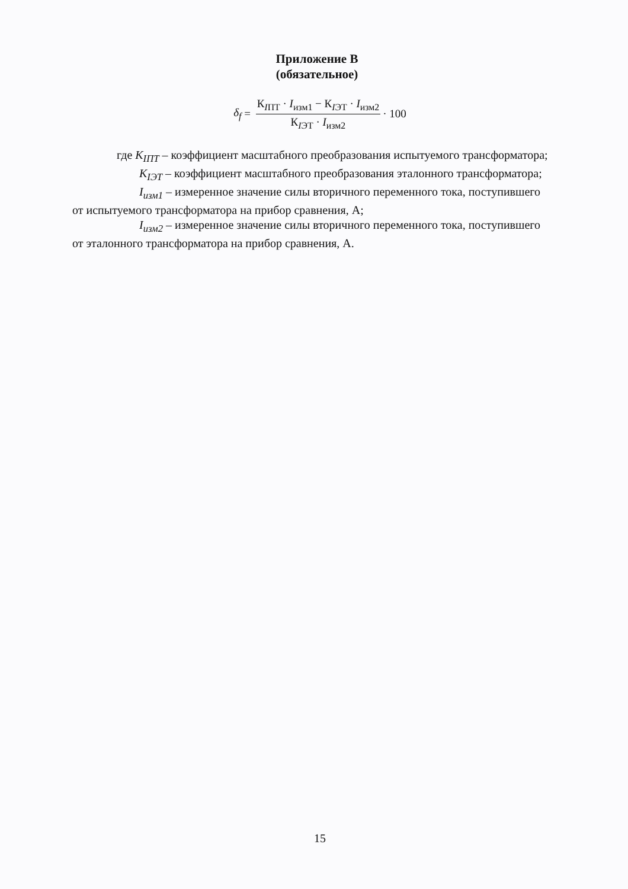Приложение В
(обязательное)
δ<sub>f</sub> = К<sub>IПТ</sub> · I<sub>изм1</sub> − К<sub>IЭТ</sub> · I<sub>изм2</sub> К<sub>IЭТ</sub> · I<sub>изм2</sub> · 100
где K<sub>IПТ</sub> – коэффициент масштабного преобразования испытуемого трансформатора;
K<sub>IЭТ</sub> – коэффициент масштабного преобразования эталонного трансформатора;
I<sub>изм1</sub> – измеренное значение силы вторичного переменного тока, поступившего
от испытуемого трансформатора на прибор сравнения, А;
I<sub>изм2</sub> – измеренное значение силы вторичного переменного тока, поступившего
от эталонного трансформатора на прибор сравнения, А.
15